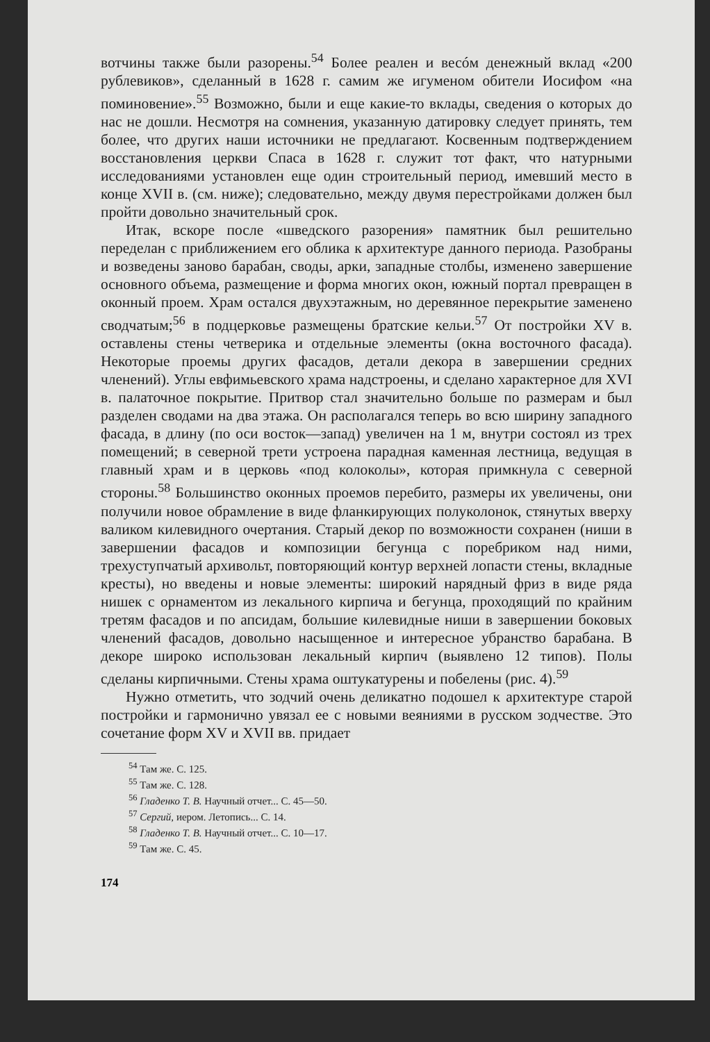вотчины также были разорены.<sup>54</sup> Более реален и весóм денежный вклад «200 рублевиков», сделанный в 1628 г. самим же игуменом обители Иосифом «на поминовение».<sup>55</sup> Возможно, были и еще какие-то вклады, сведения о которых до нас не дошли. Несмотря на сомнения, указанную датировку следует принять, тем более, что других наши источники не предлагают. Косвенным подтверждением восстановления церкви Спаса в 1628 г. служит тот факт, что натурными исследованиями установлен еще один строительный период, имевший место в конце XVII в. (см. ниже); следовательно, между двумя перестройками должен был пройти довольно значительный срок.
Итак, вскоре после «шведского разорения» памятник был решительно переделан с приближением его облика к архитектуре данного периода. Разобраны и возведены заново барабан, своды, арки, западные столбы, изменено завершение основного объема, размещение и форма многих окон, южный портал превращен в оконный проем. Храм остался двухэтажным, но деревянное перекрытие заменено сводчатым;<sup>56</sup> в подцерковье размещены братские кельи.<sup>57</sup> От постройки XV в. оставлены стены четверика и отдельные элементы (окна восточного фасада). Некоторые проемы других фасадов, детали декора в завершении средних членений). Углы евфимьевского храма надстроены, и сделано характерное для XVI в. палаточное покрытие. Притвор стал значительно больше по размерам и был разделен сводами на два этажа. Он располагался теперь во всю ширину западного фасада, в длину (по оси восток—запад) увеличен на 1 м, внутри состоял из трех помещений; в северной трети устроена парадная каменная лестница, ведущая в главный храм и в церковь «под колоколы», которая примкнула с северной стороны.<sup>58</sup> Большинство оконных проемов перебито, размеры их увеличены, они получили новое обрамление в виде фланкирующих полуколонок, стянутых вверху валиком килевидного очертания. Старый декор по возможности сохранен (ниши в завершении фасадов и композиции бегунца с поребриком над ними, трехуступчатый архивольт, повторяющий контур верхней лопасти стены, вкладные кресты), но введены и новые элементы: широкий нарядный фриз в виде ряда нишек с орнаментом из лекального кирпича и бегунца, проходящий по крайним третям фасадов и по апсидам, большие килевидные ниши в завершении боковых членений фасадов, довольно насыщенное и интересное убранство барабана. В декоре широко использован лекальный кирпич (выявлено 12 типов). Полы сделаны кирпичными. Стены храма оштукатурены и побелены (рис. 4).<sup>59</sup>
Нужно отметить, что зодчий очень деликатно подошел к архитектуре старой постройки и гармонично увязал ее с новыми веяниями в русском зодчестве. Это сочетание форм XV и XVII вв. придает
<sup>54</sup> Там же. С. 125.
<sup>55</sup> Там же. С. 128.
<sup>56</sup> Гладенко Т. В. Научный отчет... С. 45—50.
<sup>57</sup> Сергий, иером. Летопись... С. 14.
<sup>58</sup> Гладенко Т. В. Научный отчет... С. 10—17.
<sup>59</sup> Там же. С. 45.
174